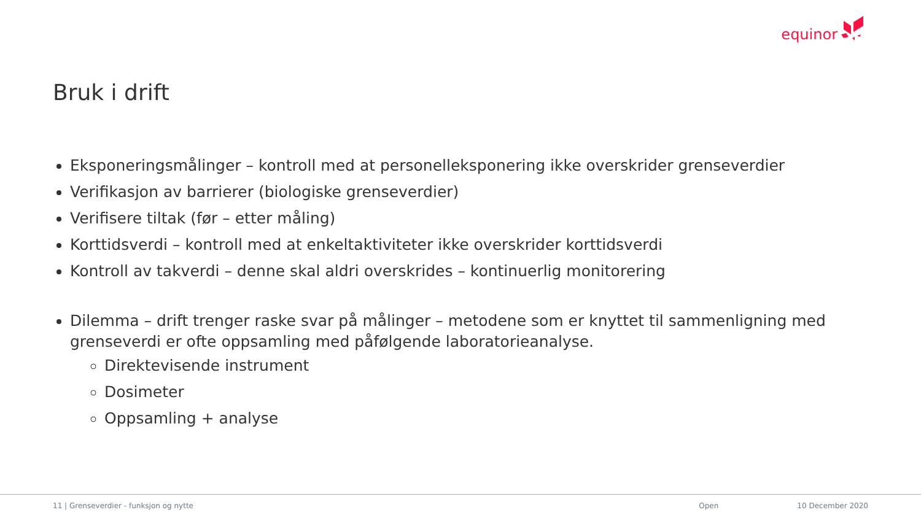equinor
Bruk i drift
Eksponeringsmålinger – kontroll med at personelleksponering ikke overskrider grenseverdier
Verifikasjon av barrierer (biologiske grenseverdier)
Verifisere tiltak (før – etter måling)
Korttidsverdi – kontroll med at enkeltaktiviteter ikke overskrider korttidsverdi
Kontroll av takverdi – denne skal aldri overskrides – kontinuerlig monitorering
Dilemma – drift trenger raske svar på målinger – metodene som er knyttet til sammenligning med grenseverdi er ofte oppsamling med påfølgende laboratorieanalyse.
Direktevisende instrument
Dosimeter
Oppsamling + analyse
11 | Grenseverdier - funksjon og nytte Open 10 December 2020